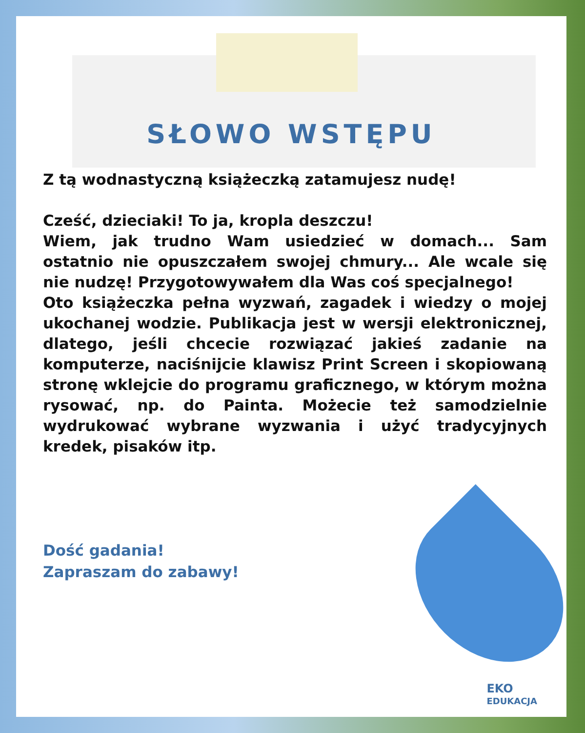SŁOWO WSTĘPU
Z tą wodnastyczną książeczką zatamujesz nudę!
Cześć, dzieciaki! To ja, kropla deszczu!
Wiem, jak trudno Wam usiedzieć w domach... Sam ostatnio nie opuszczałem swojej chmury... Ale wcale się nie nudzę! Przygotowywałem dla Was coś specjalnego!
Oto książeczka pełna wyzwań, zagadek i wiedzy o mojej ukochanej wodzie. Publikacja jest w wersji elektronicznej, dlatego, jeśli chcecie rozwiązać jakieś zadanie na komputerze, naciśnijcie klawisz Print Screen i skopiowaną stronę wklejcie do programu graficznego, w którym można rysować, np. do Painta. Możecie też samodzielnie wydrukować wybrane wyzwania i użyć tradycyjnych kredek, pisaków itp.
Dość gadania!
Zapraszam do zabawy!
EKO
EDUKACJA